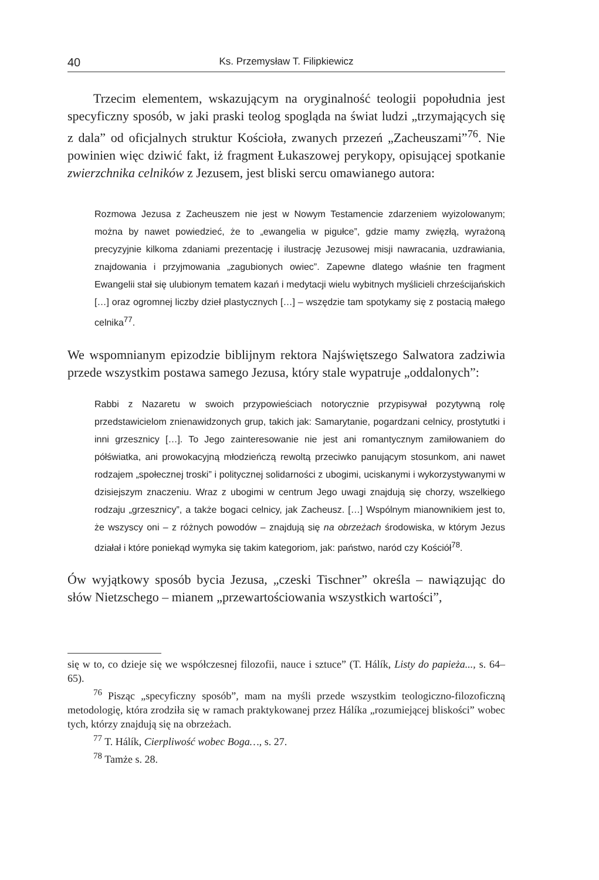40 Ks. Przemysław T. Filipkiewicz
Trzecim elementem, wskazującym na oryginalność teologii popołudnia jest specyficzny sposób, w jaki praski teolog spogląda na świat ludzi „trzymających się z dala” od oficjalnych struktur Kościoła, zwanych przezeń „Zacheuszami”<sup>76</sup>. Nie powinien więc dziwić fakt, iż fragment Łukaszowej perykopy, opisującej spotkanie zwierzchnika celników z Jezusem, jest bliski sercu omawianego autora:
Rozmowa Jezusa z Zacheuszem nie jest w Nowym Testamencie zdarzeniem wyizolowanym; można by nawet powiedzieć, że to „ewangelia w pigułce”, gdzie mamy zwięzłą, wyrażoną precyzyjnie kilkoma zdaniami prezentację i ilustrację Jezusowej misji nawracania, uzdrawiania, znajdowania i przyjmowania „zagubionych owiec”. Zapewne dlatego właśnie ten fragment Ewangelii stał się ulubionym tematem kazań i medytacji wielu wybitnych myślicieli chrześcijańskich […] oraz ogromnej liczby dzieł plastycznych […] – wszędzie tam spotykamy się z postacią małego celnika<sup>77</sup>.
We wspomnianym epizodzie biblijnym rektora Najświętszego Salwatora zadziwia przede wszystkim postawa samego Jezusa, który stale wypatruje „oddalonych”:
Rabbi z Nazaretu w swoich przypowieściach notorycznie przypisywał pozytywną rolę przedstawicielom znienawidzonych grup, takich jak: Samarytanie, pogardzani celnicy, prostytutki i inni grzesznicy […]. To Jego zainteresowanie nie jest ani romantycznym zamiłowaniem do półświatka, ani prowokacyjną młodzieńczą rewoltą przeciwko panującym stosunkom, ani nawet rodzajem „społecznej troski” i politycznej solidarności z ubogimi, uciskanymi i wykorzystywanymi w dzisiejszym znaczeniu. Wraz z ubogimi w centrum Jego uwagi znajdują się chorzy, wszelkiego rodzaju „grzesznicy”, a także bogaci celnicy, jak Zacheusz. […] Wspólnym mianownikiem jest to, że wszyscy oni – z różnych powodów – znajdują się na obrzeżach środowiska, w którym Jezus działał i które poniekąd wymyka się takim kategoriom, jak: państwo, naród czy Kościół<sup>78</sup>.
Ów wyjątkowy sposób bycia Jezusa, „czeski Tischner” określa – nawiązując do słów Nietzschego – mianem „przewartościowania wszystkich wartości”,
się w to, co dzieje się we współczesnej filozofii, nauce i sztuce” (T. Hálík, Listy do papieża..., s. 64–65).
<sup>76</sup> Pisząc „specyficzny sposób”, mam na myśli przede wszystkim teologiczno-filozoficzną metodologię, która zrodziła się w ramach praktykowanej przez Hálíka „rozumiejącej bliskości” wobec tych, którzy znajdują się na obrzeżach.
<sup>77</sup> T. Hálík, Cierpliwość wobec Boga…, s. 27.
<sup>78</sup> Tamże s. 28.